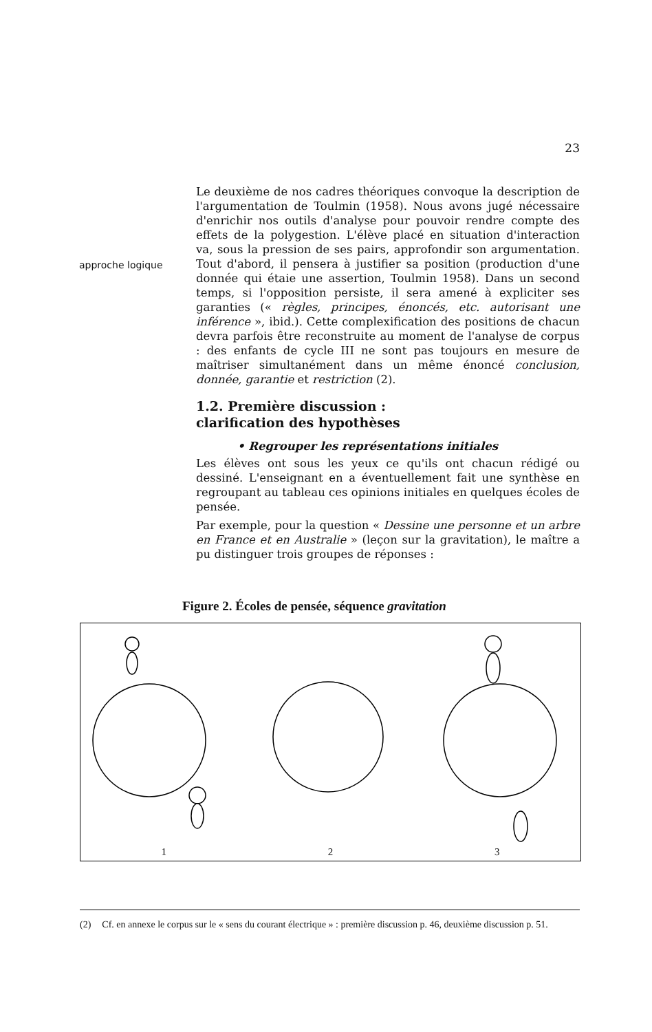23
approche logique
Le deuxième de nos cadres théoriques convoque la description de l'argumentation de Toulmin (1958). Nous avons jugé nécessaire d'enrichir nos outils d'analyse pour pouvoir rendre compte des effets de la polygestion. L'élève placé en situation d'interaction va, sous la pression de ses pairs, approfondir son argumentation. Tout d'abord, il pensera à justifier sa position (production d'une donnée qui étaie une assertion, Toulmin 1958). Dans un second temps, si l'opposition persiste, il sera amené à expliciter ses garanties (« règles, principes, énoncés, etc. autorisant une inférence », ibid.). Cette complexification des positions de chacun devra parfois être reconstruite au moment de l'analyse de corpus : des enfants de cycle III ne sont pas toujours en mesure de maîtriser simultanément dans un même énoncé conclusion, donnée, garantie et restriction (2).
1.2. Première discussion :
clarification des hypothèses
• Regrouper les représentations initiales
Les élèves ont sous les yeux ce qu'ils ont chacun rédigé ou dessiné. L'enseignant en a éventuellement fait une synthèse en regroupant au tableau ces opinions initiales en quelques écoles de pensée.
Par exemple, pour la question « Dessine une personne et un arbre en France et en Australie » (leçon sur la gravitation), le maître a pu distinguer trois groupes de réponses :
Figure 2. Écoles de pensée, séquence gravitation
1 2 3
(2) Cf. en annexe le corpus sur le « sens du courant électrique » : première discussion p. 46, deuxième discussion p. 51.